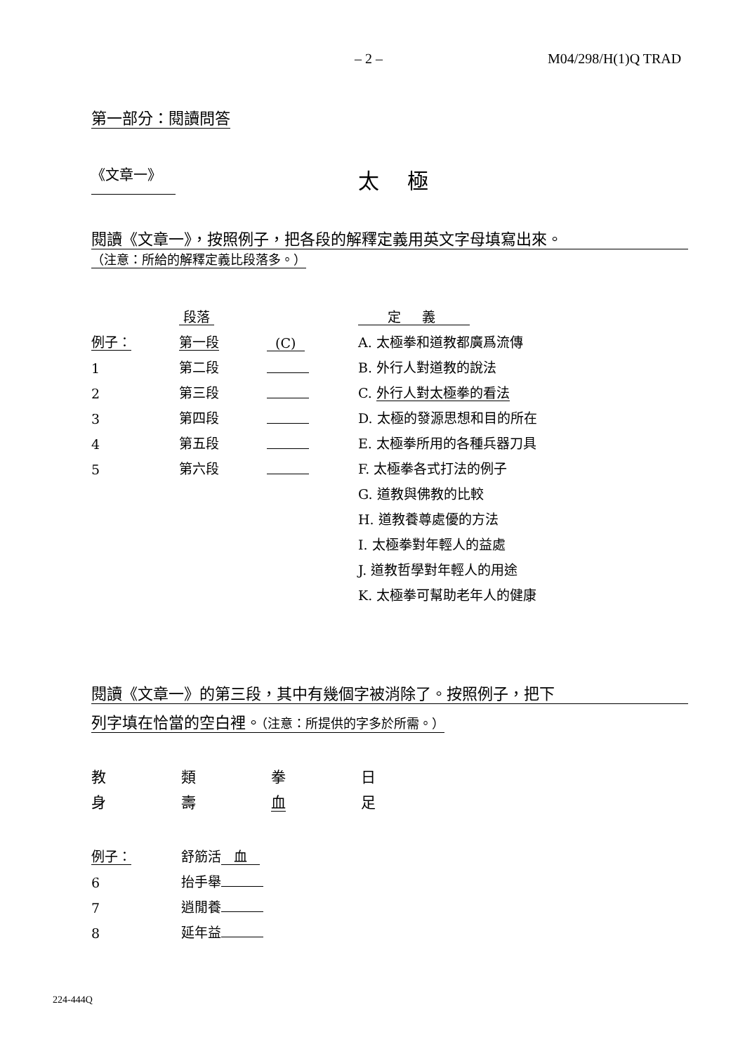– 2 – M04/298/H(1)Q TRAD
第一部分：閱讀問答
《文章一》 太極
閱讀《文章一》，按照例子，把各段的解釋定義用英文字母填寫出來。
（注意：所給的解釋定義比段落多。）
| | 段落 | | 定 義 |
| 例子： | 第一段 | (C) | A. 太極拳和道教都廣爲流傳 |
| 1 | 第二段 | | B. 外行人對道教的說法 |
| 2 | 第三段 | | C. 外行人對太極拳的看法 |
| 3 | 第四段 | | D. 太極的發源思想和目的所在 |
| 4 | 第五段 | | E. 太極拳所用的各種兵器刀具 |
| 5 | 第六段 | | F. 太極拳各式打法的例子 |
| | | | G. 道教與佛教的比較 |
| | | | H. 道教養尊處優的方法 |
| | | | I. 太極拳對年輕人的益處 |
| | | | J. 道教哲學對年輕人的用途 |
| | | | K. 太極拳可幫助老年人的健康 |
閱讀《文章一》的第三段，其中有幾個字被消除了。按照例子，把下
列字填在恰當的空白裡。（注意：所提供的字多於所需。）
| 教 | 類 | 拳 | 日 |
| 身 | 壽 | 血 | 足 |
| 例子： | 舒筋活 血 |
| 6 | 抬手舉 |
| 7 | 逍閒養 |
| 8 | 延年益 |
224-444Q